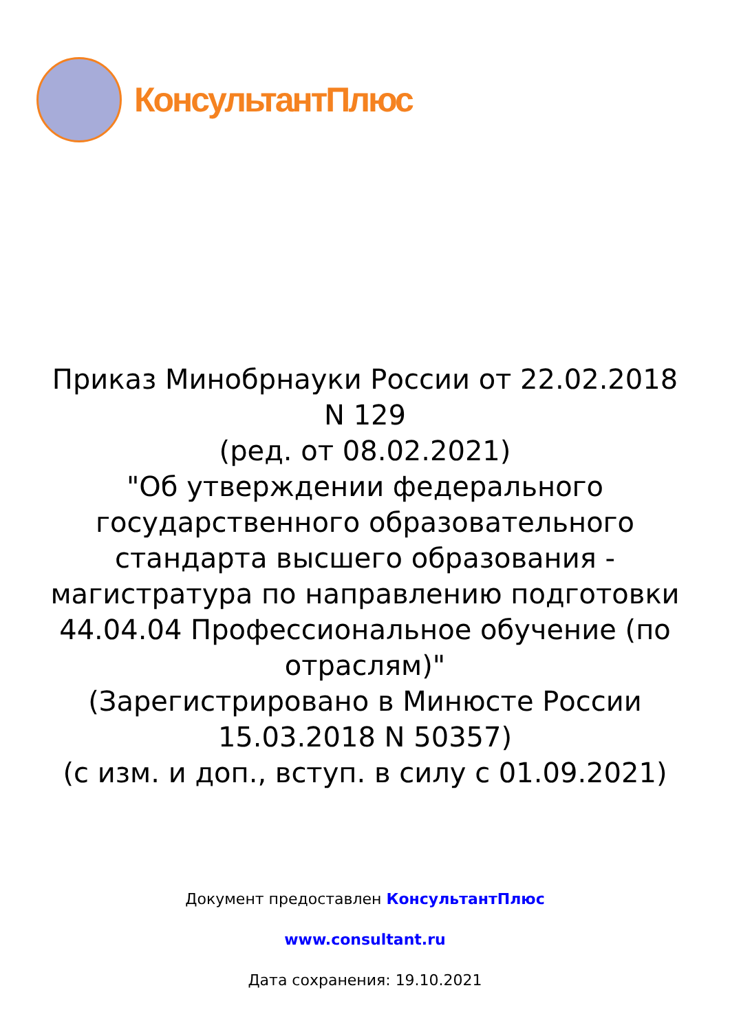КонсультантПлюс
Приказ Минобрнауки России от 22.02.2018 N 129
(ред. от 08.02.2021)
"Об утверждении федерального государственного образовательного стандарта высшего образования - магистратура по направлению подготовки 44.04.04 Профессиональное обучение (по отраслям)"
(Зарегистрировано в Минюсте России 15.03.2018 N 50357)
(с изм. и доп., вступ. в силу с 01.09.2021)
Документ предоставлен КонсультантПлюс
www.consultant.ru
Дата сохранения: 19.10.2021